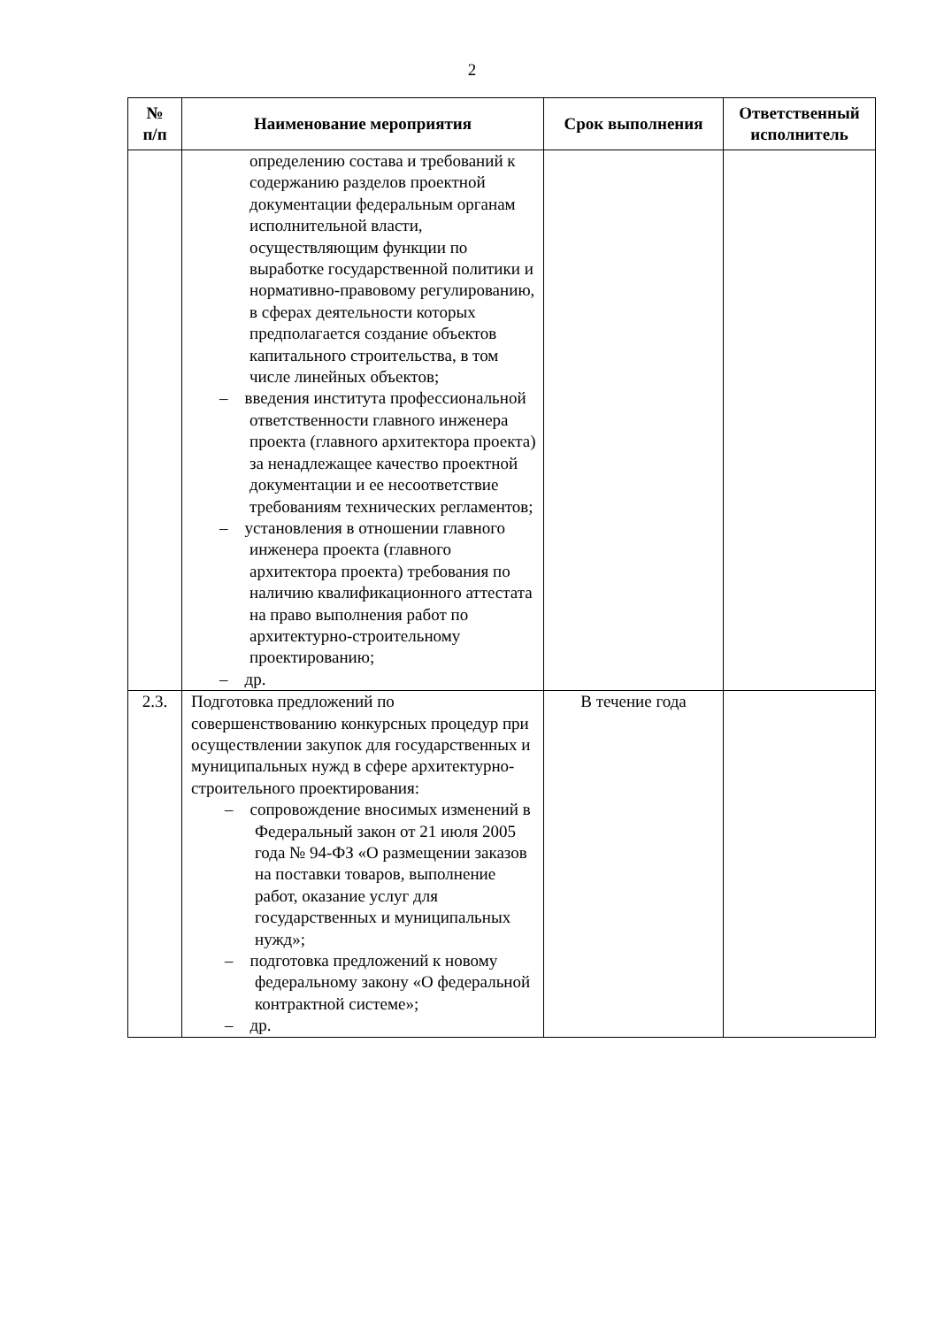2
| № п/п | Наименование мероприятия | Срок выполнения | Ответственный исполнитель |
| --- | --- | --- | --- |
| | определению состава и требований к содержанию разделов проектной документации федеральным органам исполнительной власти, осуществляющим функции по выработке государственной политики и нормативно-правовому регулированию, в сферах деятельности которых предполагается создание объектов капитального строительства, в том числе линейных объектов; – введения института профессиональной ответственности главного инженера проекта (главного архитектора проекта) за ненадлежащее качество проектной документации и ее несоответствие требованиям технических регламентов; – установления в отношении главного инженера проекта (главного архитектора проекта) требования по наличию квалификационного аттестата на право выполнения работ по архитектурно-строительному проектированию; – др. | | |
| 2.3. | Подготовка предложений по совершенствованию конкурсных процедур при осуществлении закупок для государственных и муниципальных нужд в сфере архитектурно-строительного проектирования: – сопровождение вносимых изменений в Федеральный закон от 21 июля 2005 года № 94-ФЗ «О размещении заказов на поставки товаров, выполнение работ, оказание услуг для государственных и муниципальных нужд»; – подготовка предложений к новому федеральному закону «О федеральной контрактной системе»; – др. | В течение года | |